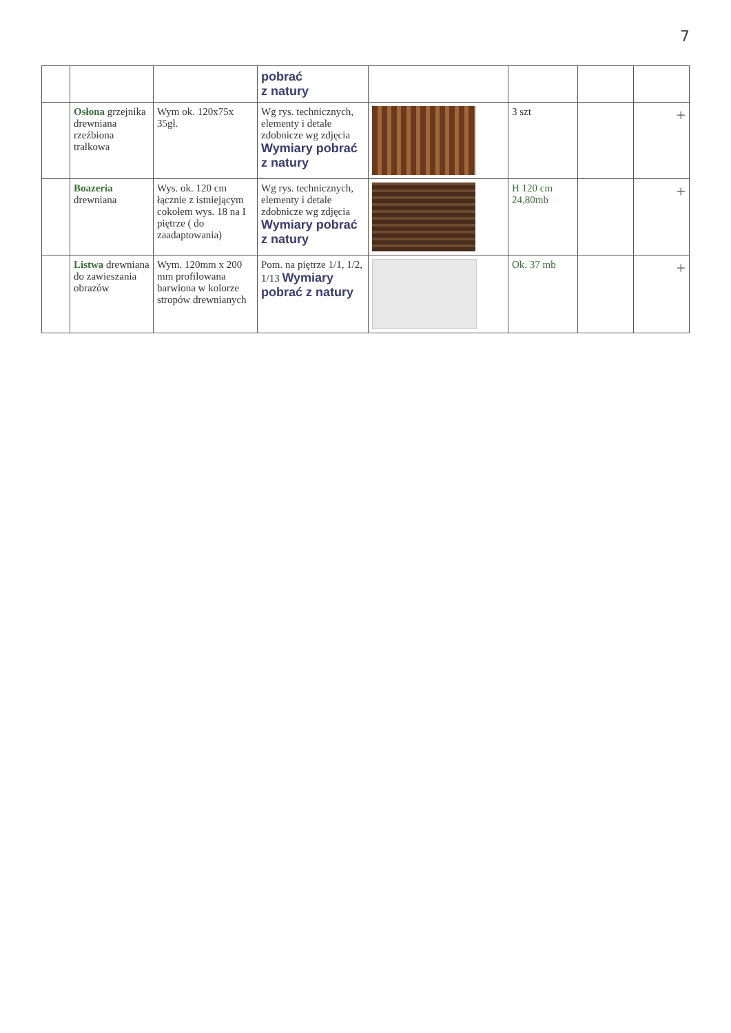7
| | | | pobrać z natury | | | | |
| | Osłona grzejnika drewniana rzeźbiona tralkowa | Wym ok. 120x75x 35gł. | Wg rys. technicznych, elementy i detale zdobnicze wg zdjęcia Wymiary pobrać z natury | | 3 szt | | + |
| | Boazeria drewniana | Wys. ok. 120 cm łącznie z istniejącym cokołem wys. 18 na I piętrze ( do zaadaptowania) | Wg rys. technicznych, elementy i detale zdobnicze wg zdjęcia Wymiary pobrać z natury | | H 120 cm 24,80mb | | + |
| | Listwa drewniana do zawieszania obrazów | Wym. 120mm x 200 mm profilowana barwiona w kolorze stropów drewnianych | Pom. na piętrze 1/1, 1/2, 1/13 Wymiary pobrać z natury | | Ok. 37 mb | | + |